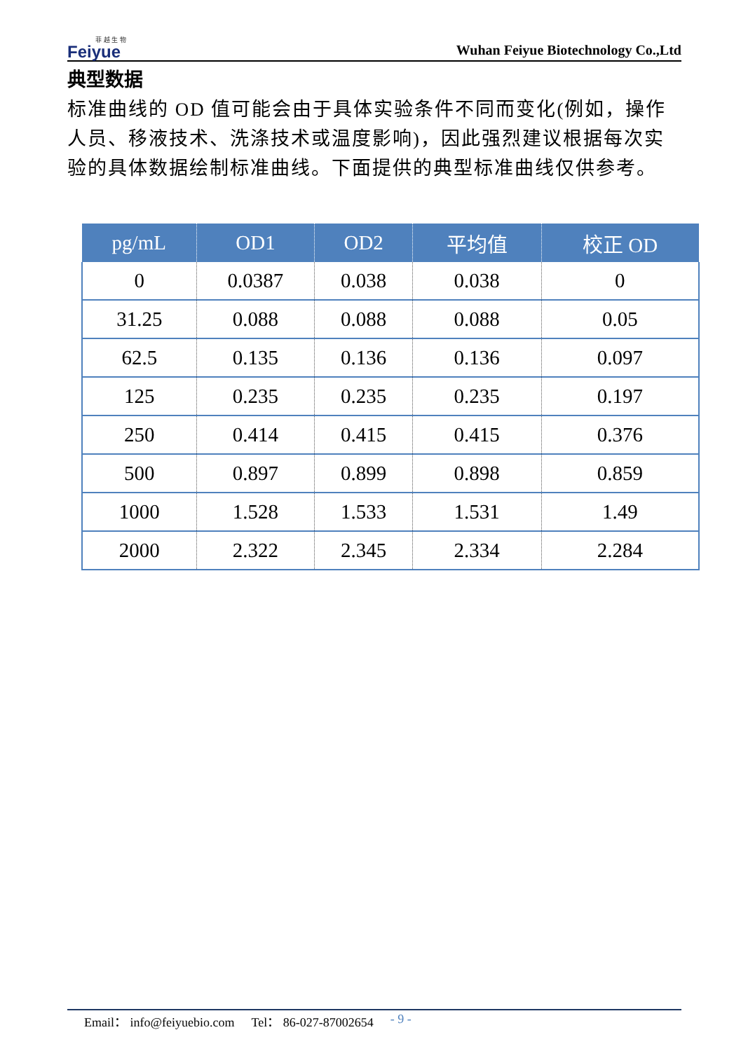菲 越 生 物
Feiyue
Wuhan Feiyue Biotechnology Co.,Ltd
典型数据
标准曲线的 OD 值可能会由于具体实验条件不同而变化(例如，操作人员、移液技术、洗涤技术或温度影响)，因此强烈建议根据每次实验的具体数据绘制标准曲线。下面提供的典型标准曲线仅供参考。
| pg/mL | OD1 | OD2 | 平均值 | 校正 OD |
| --- | --- | --- | --- | --- |
| 0 | 0.0387 | 0.038 | 0.038 | 0 |
| 31.25 | 0.088 | 0.088 | 0.088 | 0.05 |
| 62.5 | 0.135 | 0.136 | 0.136 | 0.097 |
| 125 | 0.235 | 0.235 | 0.235 | 0.197 |
| 250 | 0.414 | 0.415 | 0.415 | 0.376 |
| 500 | 0.897 | 0.899 | 0.898 | 0.859 |
| 1000 | 1.528 | 1.533 | 1.531 | 1.49 |
| 2000 | 2.322 | 2.345 | 2.334 | 2.284 |
Email： info@feiyuebio.com Tel： 86-027-87002654 - 9 -